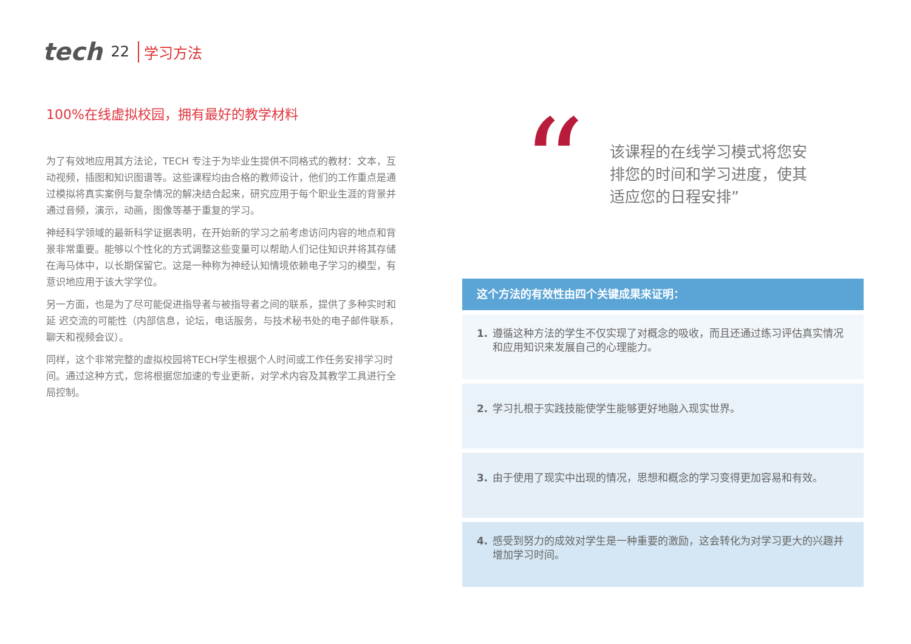tech 22 学习方法
100%在线虚拟校园，拥有最好的教学材料
为了有效地应用其方法论，TECH 专注于为毕业生提供不同格式的教材：文本，互动视频，插图和知识图谱等。这些课程均由合格的教师设计，他们的工作重点是通过模拟将真实案例与复杂情况的解决结合起来，研究应用于每个职业生涯的背景并通过音频，演示，动画，图像等基于重复的学习。
神经科学领域的最新科学证据表明，在开始新的学习之前考虑访问内容的地点和背景非常重要。能够以个性化的方式调整这些变量可以帮助人们记住知识并将其存储在海马体中，以长期保留它。这是一种称为神经认知情境依赖电子学习的模型，有意识地应用于该大学学位。
另一方面，也是为了尽可能促进指导者与被指导者之间的联系，提供了多种实时和延 迟交流的可能性（内部信息，论坛，电话服务，与技术秘书处的电子邮件联系，聊天和视频会议）。
同样，这个非常完整的虚拟校园将TECH学生根据个人时间或工作任务安排学习时间。通过这种方式，您将根据您加速的专业更新，对学术内容及其教学工具进行全局控制。
“
该课程的在线学习模式将您安排您的时间和学习进度，使其适应您的日程安排”
这个方法的有效性由四个关键成果来证明：
1. 遵循这种方法的学生不仅实现了对概念的吸收，而且还通过练习评估真实情况和应用知识来发展自己的心理能力。
2. 学习扎根于实践技能使学生能够更好地融入现实世界。
3. 由于使用了现实中出现的情况，思想和概念的学习变得更加容易和有效。
4. 感受到努力的成效对学生是一种重要的激励，这会转化为对学习更大的兴趣并增加学习时间。